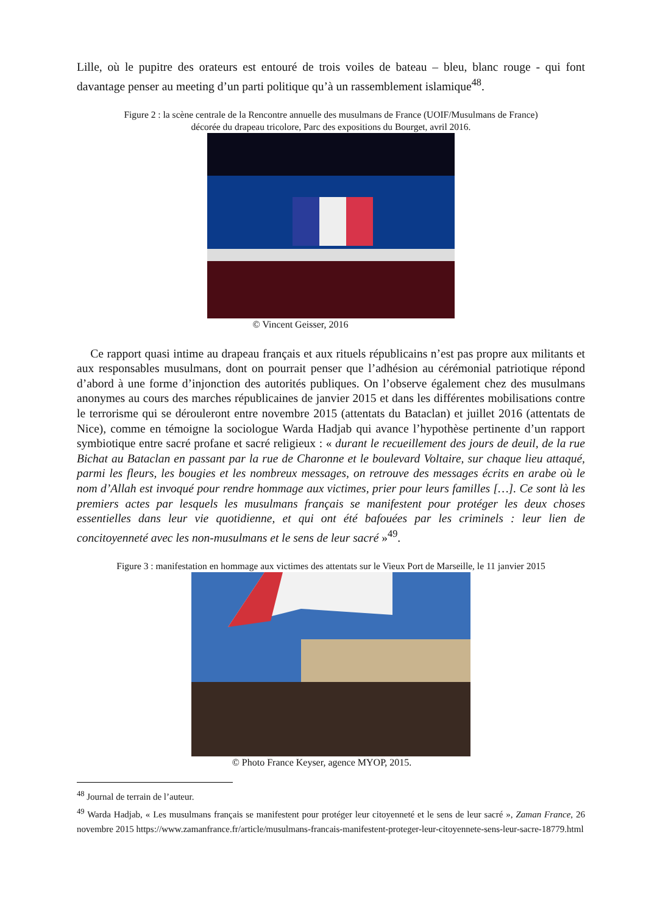Lille, où le pupitre des orateurs est entouré de trois voiles de bateau – bleu, blanc rouge - qui font davantage penser au meeting d’un parti politique qu’à un rassemblement islamique<sup>48</sup>.
Figure 2 : la scène centrale de la Rencontre annuelle des musulmans de France (UOIF/Musulmans de France)
décorée du drapeau tricolore, Parc des expositions du Bourget, avril 2016.
© Vincent Geisser, 2016
Ce rapport quasi intime au drapeau français et aux rituels républicains n’est pas propre aux militants et aux responsables musulmans, dont on pourrait penser que l’adhésion au cérémonial patriotique répond d’abord à une forme d’injonction des autorités publiques. On l’observe également chez des musulmans anonymes au cours des marches républicaines de janvier 2015 et dans les différentes mobilisations contre le terrorisme qui se dérouleront entre novembre 2015 (attentats du Bataclan) et juillet 2016 (attentats de Nice), comme en témoigne la sociologue Warda Hadjab qui avance l’hypothèse pertinente d’un rapport symbiotique entre sacré profane et sacré religieux : « durant le recueillement des jours de deuil, de la rue Bichat au Bataclan en passant par la rue de Charonne et le boulevard Voltaire, sur chaque lieu attaqué, parmi les fleurs, les bougies et les nombreux messages, on retrouve des messages écrits en arabe où le nom d’Allah est invoqué pour rendre hommage aux victimes, prier pour leurs familles […]. Ce sont là les premiers actes par lesquels les musulmans français se manifestent pour protéger les deux choses essentielles dans leur vie quotidienne, et qui ont été bafouées par les criminels : leur lien de concitoyenneté avec les non-musulmans et le sens de leur sacré »<sup>49</sup>.
Figure 3 : manifestation en hommage aux victimes des attentats sur le Vieux Port de Marseille, le 11 janvier 2015
© Photo France Keyser, agence MYOP, 2015.
<sup>48</sup> Journal de terrain de l’auteur.
<sup>49</sup> Warda Hadjab, « Les musulmans français se manifestent pour protéger leur citoyenneté et le sens de leur sacré », Zaman France, 26 novembre 2015 https://www.zamanfrance.fr/article/musulmans-francais-manifestent-proteger-leur-citoyennete-sens-leur-sacre-18779.html